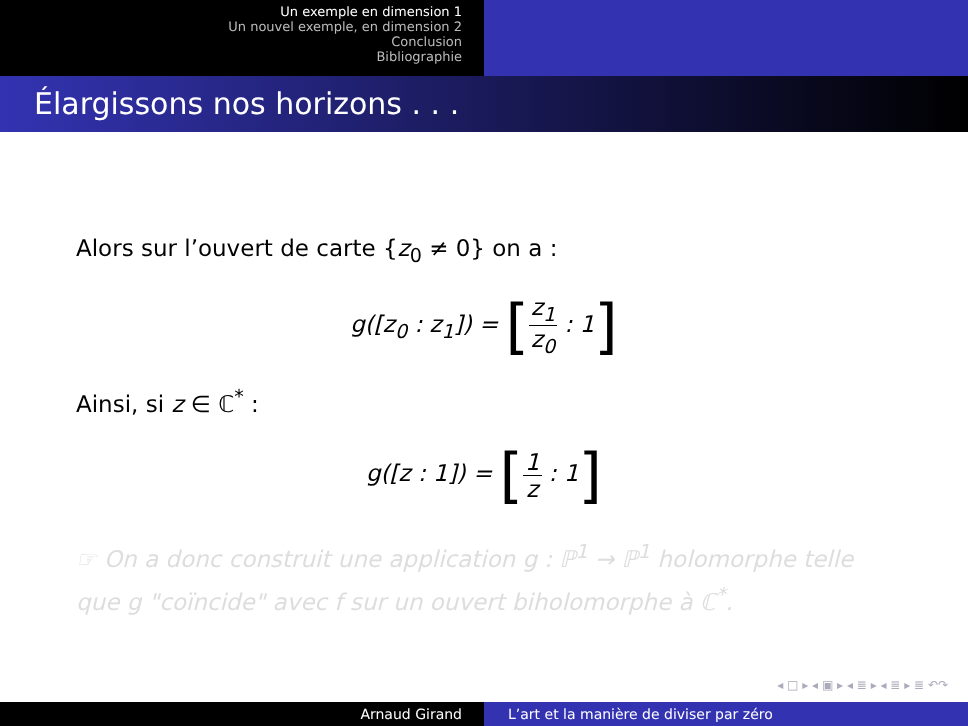Un exemple en dimension 1
Un nouvel exemple, en dimension 2
Conclusion
Bibliographie
Élargissons nos horizons . . .
Alors sur l’ouvert de carte {z<sub>0</sub> ≠ 0} on a :
g([z<sub>0</sub> : z<sub>1</sub>]) = [z<sub>1</sub> z<sub>0</sub> : 1]
Ainsi, si z ∈ ℂ<sup>*</sup> :
g([z : 1]) = [1 z : 1]
☞ On a donc construit une application g : ℙ<sup>1</sup> → ℙ<sup>1</sup> holomorphe telle que g "coïncide" avec f sur un ouvert biholomorphe à ℂ<sup>*</sup>.
◂ □ ▸ ◂ ▣ ▸ ◂ ≣ ▸ ◂ ≣ ▸ ≣ ↶↷
Arnaud Girand L’art et la manière de diviser par zéro